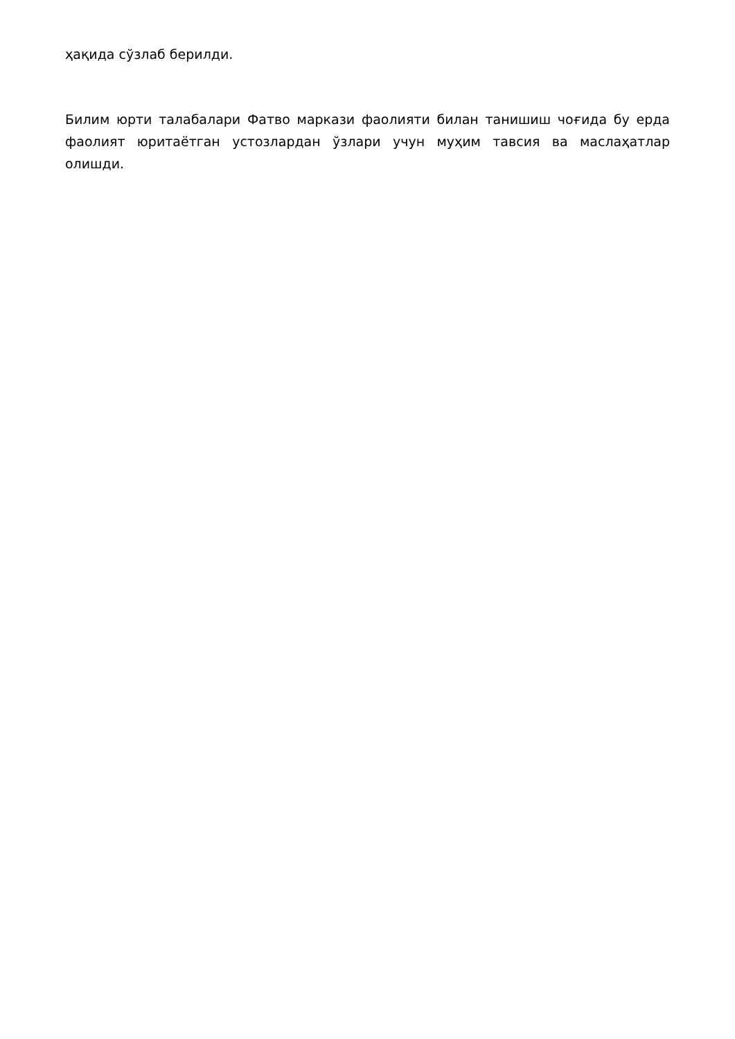ҳақида сўзлаб берилди.
Билим юрти талабалари Фатво маркази фаолияти билан танишиш чоғида бу ерда фаолият юритаётган устозлардан ўзлари учун муҳим тавсия ва маслаҳатлар олишди.